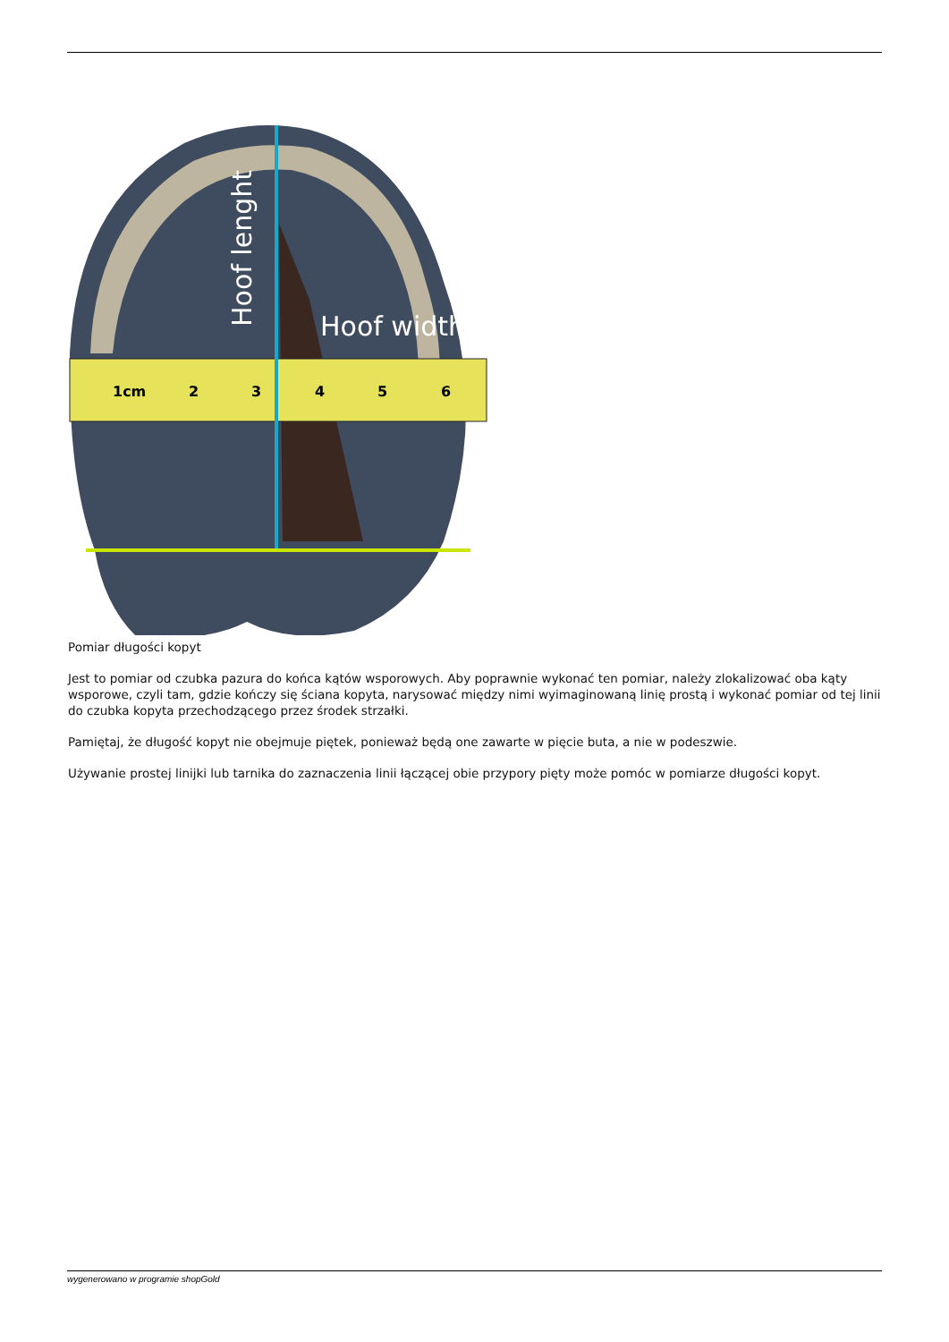1cm
2
3
4
5
6
Hoof width
Hoof lenght
Pomiar długości kopyt
Jest to pomiar od czubka pazura do końca kątów wsporowych. Aby poprawnie wykonać ten pomiar, należy zlokalizować oba kąty wsporowe, czyli tam, gdzie kończy się ściana kopyta, narysować między nimi wyimaginowaną linię prostą i wykonać pomiar od tej linii do czubka kopyta przechodzącego przez środek strzałki.
Pamiętaj, że długość kopyt nie obejmuje piętek, ponieważ będą one zawarte w pięcie buta, a nie w podeszwie.
Używanie prostej linijki lub tarnika do zaznaczenia linii łączącej obie przypory pięty może pomóc w pomiarze długości kopyt.
wygenerowano w programie shopGold